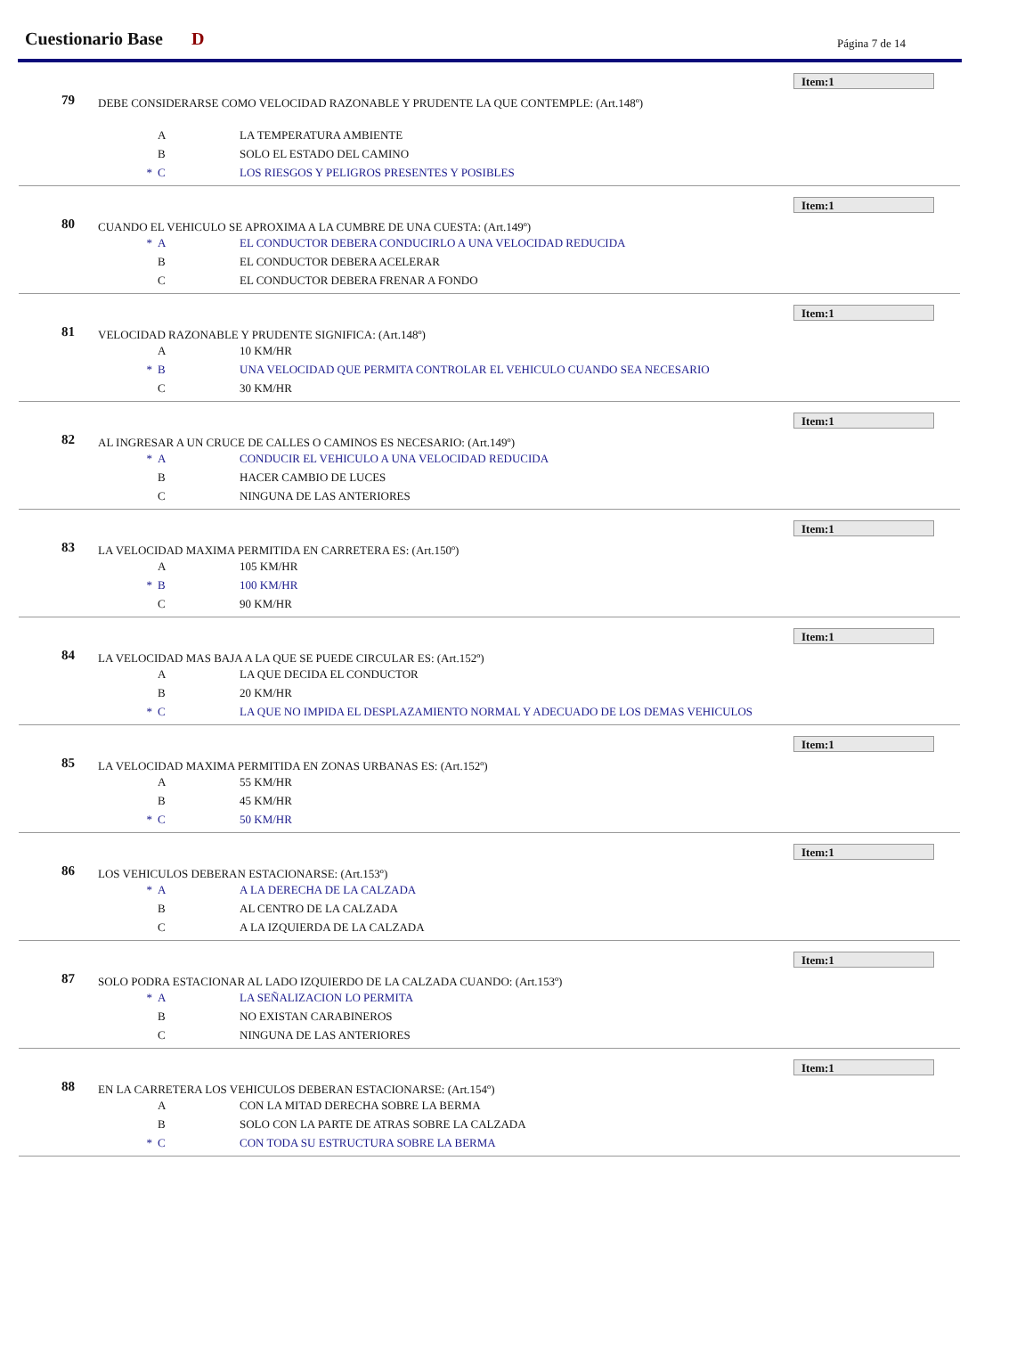Cuestionario Base D Página 7 de 14
Item:1
79
DEBE CONSIDERARSE COMO VELOCIDAD RAZONABLE Y PRUDENTE LA QUE CONTEMPLE: (Art.148º)
A LA TEMPERATURA AMBIENTE
B SOLO EL ESTADO DEL CAMINO
* C LOS RIESGOS Y PELIGROS PRESENTES Y POSIBLES
Item:1
80
CUANDO EL VEHICULO SE APROXIMA A LA CUMBRE DE UNA CUESTA: (Art.149º)
* A EL CONDUCTOR DEBERA CONDUCIRLO A UNA VELOCIDAD REDUCIDA
B EL CONDUCTOR DEBERA ACELERAR
C EL CONDUCTOR DEBERA FRENAR A FONDO
Item:1
81
VELOCIDAD RAZONABLE Y PRUDENTE SIGNIFICA: (Art.148º)
A 10 KM/HR
* B UNA VELOCIDAD QUE PERMITA CONTROLAR EL VEHICULO CUANDO SEA NECESARIO
C 30 KM/HR
Item:1
82
AL INGRESAR A UN CRUCE DE CALLES O CAMINOS ES NECESARIO: (Art.149º)
* A CONDUCIR EL VEHICULO A UNA VELOCIDAD REDUCIDA
B HACER CAMBIO DE LUCES
C NINGUNA DE LAS ANTERIORES
Item:1
83
LA VELOCIDAD MAXIMA PERMITIDA EN CARRETERA ES: (Art.150º)
A 105 KM/HR
* B 100 KM/HR
C 90 KM/HR
Item:1
84
LA VELOCIDAD MAS BAJA A LA QUE SE PUEDE CIRCULAR ES: (Art.152º)
A LA QUE DECIDA EL CONDUCTOR
B 20 KM/HR
* C LA QUE NO IMPIDA EL DESPLAZAMIENTO NORMAL Y ADECUADO DE LOS DEMAS VEHICULOS
Item:1
85
LA VELOCIDAD MAXIMA PERMITIDA EN ZONAS URBANAS ES: (Art.152º)
A 55 KM/HR
B 45 KM/HR
* C 50 KM/HR
Item:1
86
LOS VEHICULOS DEBERAN ESTACIONARSE: (Art.153º)
* A A LA DERECHA DE LA CALZADA
B AL CENTRO DE LA CALZADA
C A LA IZQUIERDA DE LA CALZADA
Item:1
87
SOLO PODRA ESTACIONAR AL LADO IZQUIERDO DE LA CALZADA CUANDO: (Art.153º)
* A LA SEÑALIZACION LO PERMITA
B NO EXISTAN CARABINEROS
C NINGUNA DE LAS ANTERIORES
Item:1
88
EN LA CARRETERA LOS VEHICULOS DEBERAN ESTACIONARSE: (Art.154º)
A CON LA MITAD DERECHA SOBRE LA BERMA
B SOLO CON LA PARTE DE ATRAS SOBRE LA CALZADA
* C CON TODA SU ESTRUCTURA SOBRE LA BERMA